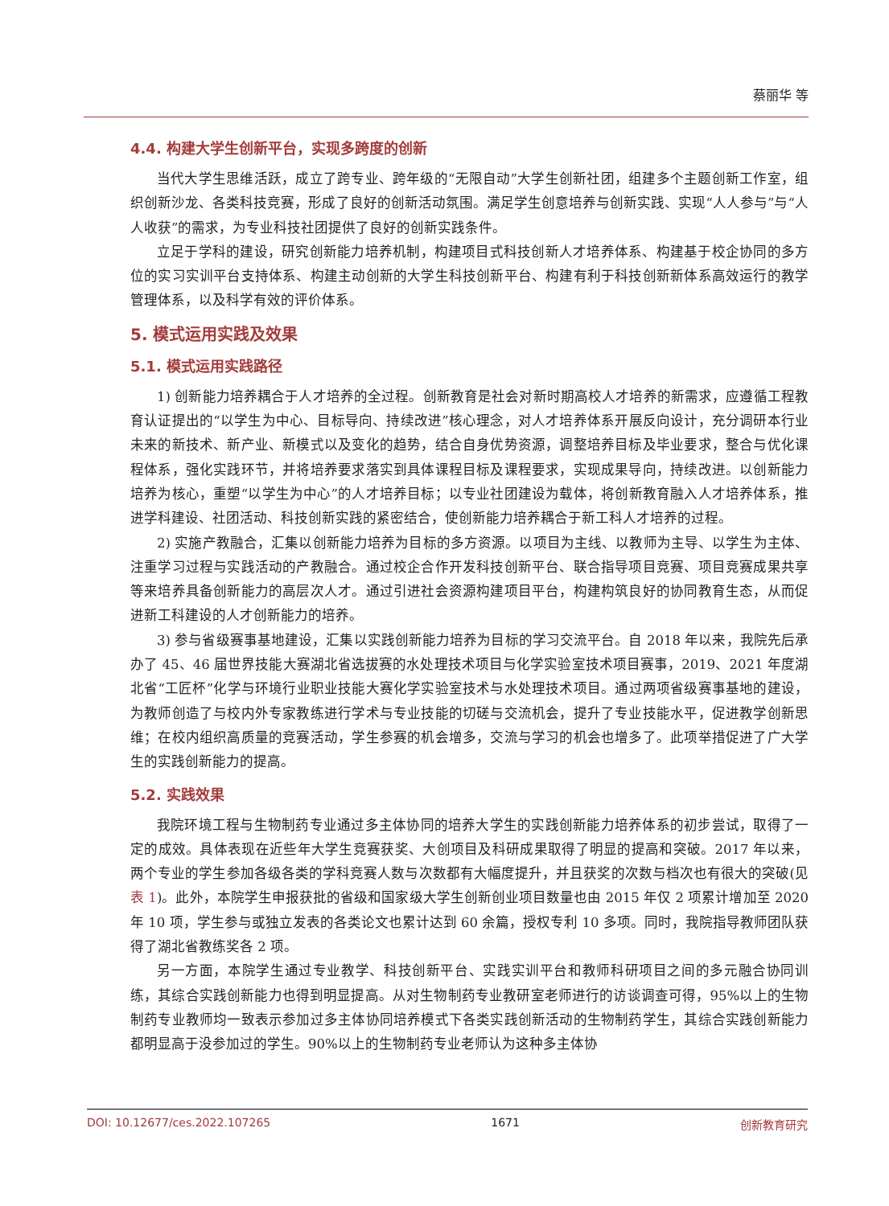蔡丽华 等
4.4. 构建大学生创新平台，实现多跨度的创新
当代大学生思维活跃，成立了跨专业、跨年级的“无限自动”大学生创新社团，组建多个主题创新工作室，组织创新沙龙、各类科技竞赛，形成了良好的创新活动氛围。满足学生创意培养与创新实践、实现“人人参与”与“人人收获”的需求，为专业科技社团提供了良好的创新实践条件。
立足于学科的建设，研究创新能力培养机制，构建项目式科技创新人才培养体系、构建基于校企协同的多方位的实习实训平台支持体系、构建主动创新的大学生科技创新平台、构建有利于科技创新新体系高效运行的教学管理体系，以及科学有效的评价体系。
5. 模式运用实践及效果
5.1. 模式运用实践路径
1) 创新能力培养耦合于人才培养的全过程。创新教育是社会对新时期高校人才培养的新需求，应遵循工程教育认证提出的“以学生为中心、目标导向、持续改进”核心理念，对人才培养体系开展反向设计，充分调研本行业未来的新技术、新产业、新模式以及变化的趋势，结合自身优势资源，调整培养目标及毕业要求，整合与优化课程体系，强化实践环节，并将培养要求落实到具体课程目标及课程要求，实现成果导向，持续改进。以创新能力培养为核心，重塑“以学生为中心”的人才培养目标；以专业社团建设为载体，将创新教育融入人才培养体系，推进学科建设、社团活动、科技创新实践的紧密结合，使创新能力培养耦合于新工科人才培养的过程。
2) 实施产教融合，汇集以创新能力培养为目标的多方资源。以项目为主线、以教师为主导、以学生为主体、注重学习过程与实践活动的产教融合。通过校企合作开发科技创新平台、联合指导项目竞赛、项目竞赛成果共享等来培养具备创新能力的高层次人才。通过引进社会资源构建项目平台，构建构筑良好的协同教育生态，从而促进新工科建设的人才创新能力的培养。
3) 参与省级赛事基地建设，汇集以实践创新能力培养为目标的学习交流平台。自 2018 年以来，我院先后承办了 45、46 届世界技能大赛湖北省选拔赛的水处理技术项目与化学实验室技术项目赛事，2019、2021 年度湖北省“工匠杯”化学与环境行业职业技能大赛化学实验室技术与水处理技术项目。通过两项省级赛事基地的建设，为教师创造了与校内外专家教练进行学术与专业技能的切磋与交流机会，提升了专业技能水平，促进教学创新思维；在校内组织高质量的竞赛活动，学生参赛的机会增多，交流与学习的机会也增多了。此项举措促进了广大学生的实践创新能力的提高。
5.2. 实践效果
我院环境工程与生物制药专业通过多主体协同的培养大学生的实践创新能力培养体系的初步尝试，取得了一定的成效。具体表现在近些年大学生竞赛获奖、大创项目及科研成果取得了明显的提高和突破。2017 年以来，两个专业的学生参加各级各类的学科竞赛人数与次数都有大幅度提升，并且获奖的次数与档次也有很大的突破(见表 1)。此外，本院学生申报获批的省级和国家级大学生创新创业项目数量也由 2015 年仅 2 项累计增加至 2020 年 10 项，学生参与或独立发表的各类论文也累计达到 60 余篇，授权专利 10 多项。同时，我院指导教师团队获得了湖北省教练奖各 2 项。
另一方面，本院学生通过专业教学、科技创新平台、实践实训平台和教师科研项目之间的多元融合协同训练，其综合实践创新能力也得到明显提高。从对生物制药专业教研室老师进行的访谈调查可得，95%以上的生物制药专业教师均一致表示参加过多主体协同培养模式下各类实践创新活动的生物制药学生，其综合实践创新能力都明显高于没参加过的学生。90%以上的生物制药专业老师认为这种多主体协
DOI: 10.12677/ces.2022.107265 1671 创新教育研究